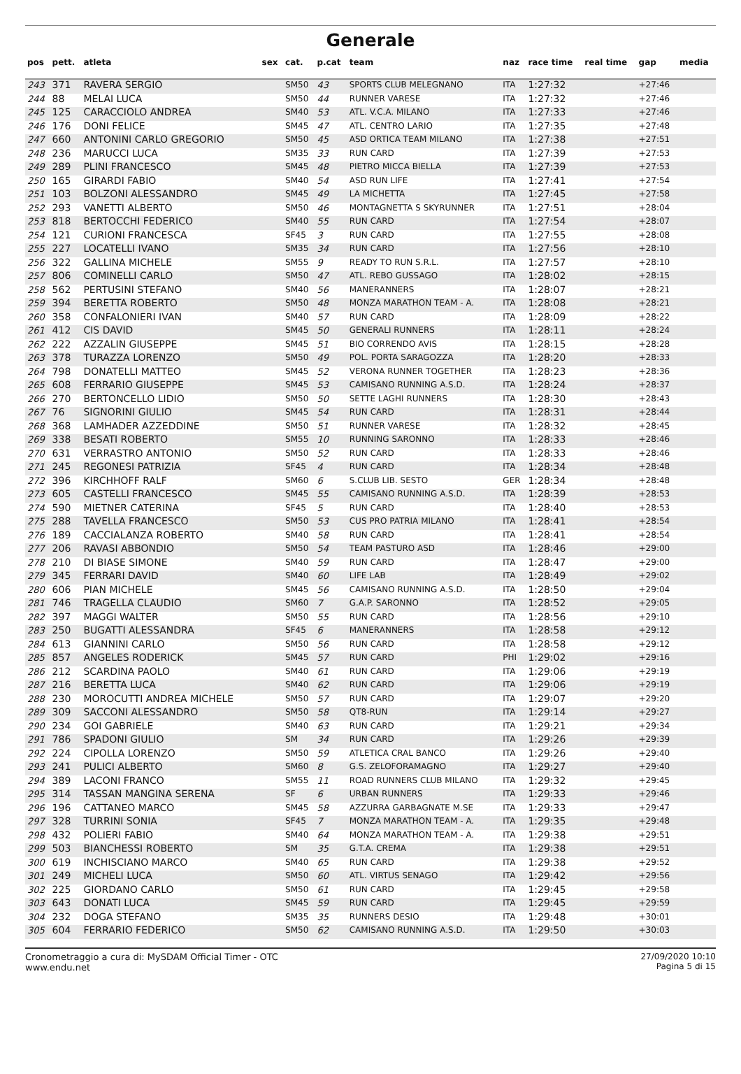Generale
| pos | pett. | atleta | sex | cat. | p.cat | team | naz | race time | real time | gap | media |
| --- | --- | --- | --- | --- | --- | --- | --- | --- | --- | --- | --- |
| 243 | 371 | RAVERA SERGIO | | SM50 | 43 | SPORTS CLUB MELEGNANO | ITA | 1:27:32 | | +27:46 | |
| 244 | 88 | MELAI LUCA | | SM50 | 44 | RUNNER VARESE | ITA | 1:27:32 | | +27:46 | |
| 245 | 125 | CARACCIOLO ANDREA | | SM40 | 53 | ATL. V.C.A. MILANO | ITA | 1:27:33 | | +27:46 | |
| 246 | 176 | DONI FELICE | | SM45 | 47 | ATL. CENTRO LARIO | ITA | 1:27:35 | | +27:48 | |
| 247 | 660 | ANTONINI CARLO GREGORIO | | SM50 | 45 | ASD ORTICA TEAM MILANO | ITA | 1:27:38 | | +27:51 | |
| 248 | 236 | MARUCCI LUCA | | SM35 | 33 | RUN CARD | ITA | 1:27:39 | | +27:53 | |
| 249 | 289 | PLINI FRANCESCO | | SM45 | 48 | PIETRO MICCA BIELLA | ITA | 1:27:39 | | +27:53 | |
| 250 | 165 | GIRARDI FABIO | | SM40 | 54 | ASD RUN LIFE | ITA | 1:27:41 | | +27:54 | |
| 251 | 103 | BOLZONI ALESSANDRO | | SM45 | 49 | LA MICHETTA | ITA | 1:27:45 | | +27:58 | |
| 252 | 293 | VANETTI ALBERTO | | SM50 | 46 | MONTAGNETTA S SKYRUNNER | ITA | 1:27:51 | | +28:04 | |
| 253 | 818 | BERTOCCHI FEDERICO | | SM40 | 55 | RUN CARD | ITA | 1:27:54 | | +28:07 | |
| 254 | 121 | CURIONI FRANCESCA | | SF45 | 3 | RUN CARD | ITA | 1:27:55 | | +28:08 | |
| 255 | 227 | LOCATELLI IVANO | | SM35 | 34 | RUN CARD | ITA | 1:27:56 | | +28:10 | |
| 256 | 322 | GALLINA MICHELE | | SM55 | 9 | READY TO RUN S.R.L. | ITA | 1:27:57 | | +28:10 | |
| 257 | 806 | COMINELLI CARLO | | SM50 | 47 | ATL. REBO GUSSAGO | ITA | 1:28:02 | | +28:15 | |
| 258 | 562 | PERTUSINI STEFANO | | SM40 | 56 | MANERANNERS | ITA | 1:28:07 | | +28:21 | |
| 259 | 394 | BERETTA ROBERTO | | SM50 | 48 | MONZA MARATHON TEAM - A. | ITA | 1:28:08 | | +28:21 | |
| 260 | 358 | CONFALONIERI IVAN | | SM40 | 57 | RUN CARD | ITA | 1:28:09 | | +28:22 | |
| 261 | 412 | CIS DAVID | | SM45 | 50 | GENERALI RUNNERS | ITA | 1:28:11 | | +28:24 | |
| 262 | 222 | AZZALIN GIUSEPPE | | SM45 | 51 | BIO CORRENDO AVIS | ITA | 1:28:15 | | +28:28 | |
| 263 | 378 | TURAZZA LORENZO | | SM50 | 49 | POL. PORTA SARAGOZZA | ITA | 1:28:20 | | +28:33 | |
| 264 | 798 | DONATELLI MATTEO | | SM45 | 52 | VERONA RUNNER TOGETHER | ITA | 1:28:23 | | +28:36 | |
| 265 | 608 | FERRARIO GIUSEPPE | | SM45 | 53 | CAMISANO RUNNING A.S.D. | ITA | 1:28:24 | | +28:37 | |
| 266 | 270 | BERTONCELLO LIDIO | | SM50 | 50 | SETTE LAGHI RUNNERS | ITA | 1:28:30 | | +28:43 | |
| 267 | 76 | SIGNORINI GIULIO | | SM45 | 54 | RUN CARD | ITA | 1:28:31 | | +28:44 | |
| 268 | 368 | LAMHADER AZZEDDINE | | SM50 | 51 | RUNNER VARESE | ITA | 1:28:32 | | +28:45 | |
| 269 | 338 | BESATI ROBERTO | | SM55 | 10 | RUNNING SARONNO | ITA | 1:28:33 | | +28:46 | |
| 270 | 631 | VERRASTRO ANTONIO | | SM50 | 52 | RUN CARD | ITA | 1:28:33 | | +28:46 | |
| 271 | 245 | REGONESI PATRIZIA | | SF45 | 4 | RUN CARD | ITA | 1:28:34 | | +28:48 | |
| 272 | 396 | KIRCHHOFF RALF | | SM60 | 6 | S.CLUB LIB. SESTO | GER | 1:28:34 | | +28:48 | |
| 273 | 605 | CASTELLI FRANCESCO | | SM45 | 55 | CAMISANO RUNNING A.S.D. | ITA | 1:28:39 | | +28:53 | |
| 274 | 590 | MIETNER CATERINA | | SF45 | 5 | RUN CARD | ITA | 1:28:40 | | +28:53 | |
| 275 | 288 | TAVELLA FRANCESCO | | SM50 | 53 | CUS PRO PATRIA MILANO | ITA | 1:28:41 | | +28:54 | |
| 276 | 189 | CACCIALANZA ROBERTO | | SM40 | 58 | RUN CARD | ITA | 1:28:41 | | +28:54 | |
| 277 | 206 | RAVASI ABBONDIO | | SM50 | 54 | TEAM PASTURO ASD | ITA | 1:28:46 | | +29:00 | |
| 278 | 210 | DI BIASE SIMONE | | SM40 | 59 | RUN CARD | ITA | 1:28:47 | | +29:00 | |
| 279 | 345 | FERRARI DAVID | | SM40 | 60 | LIFE LAB | ITA | 1:28:49 | | +29:02 | |
| 280 | 606 | PIAN MICHELE | | SM45 | 56 | CAMISANO RUNNING A.S.D. | ITA | 1:28:50 | | +29:04 | |
| 281 | 746 | TRAGELLA CLAUDIO | | SM60 | 7 | G.A.P. SARONNO | ITA | 1:28:52 | | +29:05 | |
| 282 | 397 | MAGGI WALTER | | SM50 | 55 | RUN CARD | ITA | 1:28:56 | | +29:10 | |
| 283 | 250 | BUGATTI ALESSANDRA | | SF45 | 6 | MANERANNERS | ITA | 1:28:58 | | +29:12 | |
| 284 | 613 | GIANNINI CARLO | | SM50 | 56 | RUN CARD | ITA | 1:28:58 | | +29:12 | |
| 285 | 857 | ANGELES RODERICK | | SM45 | 57 | RUN CARD | PHI | 1:29:02 | | +29:16 | |
| 286 | 212 | SCARDINA PAOLO | | SM40 | 61 | RUN CARD | ITA | 1:29:06 | | +29:19 | |
| 287 | 216 | BERETTA LUCA | | SM40 | 62 | RUN CARD | ITA | 1:29:06 | | +29:19 | |
| 288 | 230 | MOROCUTTI ANDREA MICHELE | | SM50 | 57 | RUN CARD | ITA | 1:29:07 | | +29:20 | |
| 289 | 309 | SACCONI ALESSANDRO | | SM50 | 58 | QT8-RUN | ITA | 1:29:14 | | +29:27 | |
| 290 | 234 | GOI GABRIELE | | SM40 | 63 | RUN CARD | ITA | 1:29:21 | | +29:34 | |
| 291 | 786 | SPADONI GIULIO | | SM | 34 | RUN CARD | ITA | 1:29:26 | | +29:39 | |
| 292 | 224 | CIPOLLA LORENZO | | SM50 | 59 | ATLETICA CRAL BANCO | ITA | 1:29:26 | | +29:40 | |
| 293 | 241 | PULICI ALBERTO | | SM60 | 8 | G.S. ZELOFORAMAGNO | ITA | 1:29:27 | | +29:40 | |
| 294 | 389 | LACONI FRANCO | | SM55 | 11 | ROAD RUNNERS CLUB MILANO | ITA | 1:29:32 | | +29:45 | |
| 295 | 314 | TASSAN MANGINA SERENA | | SF | 6 | URBAN RUNNERS | ITA | 1:29:33 | | +29:46 | |
| 296 | 196 | CATTANEO MARCO | | SM45 | 58 | AZZURRA GARBAGNATE M.SE | ITA | 1:29:33 | | +29:47 | |
| 297 | 328 | TURRINI SONIA | | SF45 | 7 | MONZA MARATHON TEAM - A. | ITA | 1:29:35 | | +29:48 | |
| 298 | 432 | POLIERI FABIO | | SM40 | 64 | MONZA MARATHON TEAM - A. | ITA | 1:29:38 | | +29:51 | |
| 299 | 503 | BIANCHESSI ROBERTO | | SM | 35 | G.T.A. CREMA | ITA | 1:29:38 | | +29:51 | |
| 300 | 619 | INCHISCIANO MARCO | | SM40 | 65 | RUN CARD | ITA | 1:29:38 | | +29:52 | |
| 301 | 249 | MICHELI LUCA | | SM50 | 60 | ATL. VIRTUS SENAGO | ITA | 1:29:42 | | +29:56 | |
| 302 | 225 | GIORDANO CARLO | | SM50 | 61 | RUN CARD | ITA | 1:29:45 | | +29:58 | |
| 303 | 643 | DONATI LUCA | | SM45 | 59 | RUN CARD | ITA | 1:29:45 | | +29:59 | |
| 304 | 232 | DOGA STEFANO | | SM35 | 35 | RUNNERS DESIO | ITA | 1:29:48 | | +30:01 | |
| 305 | 604 | FERRARIO FEDERICO | | SM50 | 62 | CAMISANO RUNNING A.S.D. | ITA | 1:29:50 | | +30:03 | |
Cronometraggio a cura di: MySDAM Official Timer - OTC
www.endu.net
27/09/2020 10:10
Pagina 5 di 15